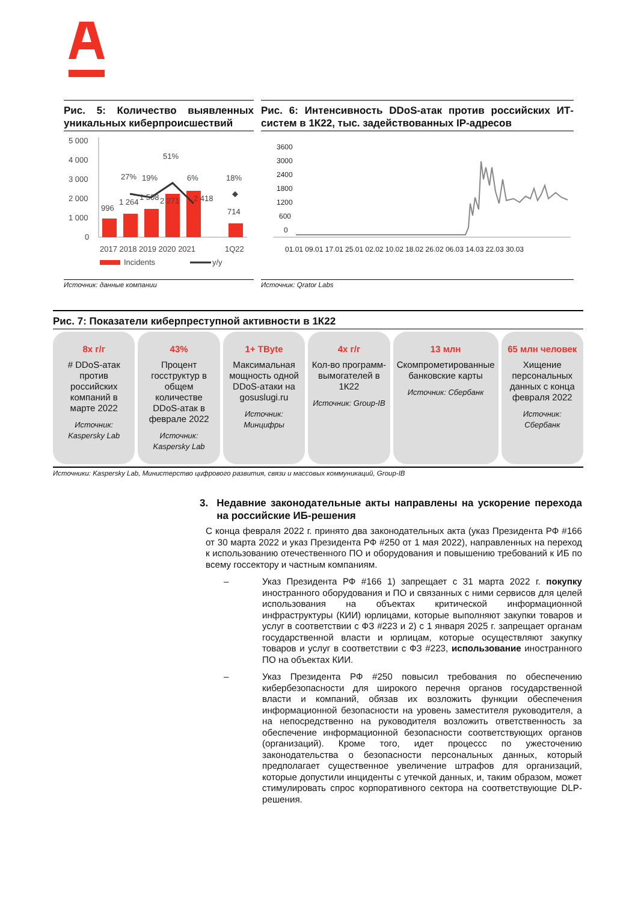Рис. 5: Количество выявленных уникальных киберпроисшествий
5 000
4 000
3 000
2 000
1 000
0
996
1 264
1 508
2 271
2 418
714
27%
19%
51%
6%
18%
◆
2017 2018 2019 2020 2021
1Q22
Incidents
y/y
Источник: данные компании
Рис. 6: Интенсивность DDoS-атак против российских ИТ-систем в 1К22, тыс. задействованных IP-адресов
3600
3000
2400
1800
1200
600
0
01.01 09.01 17.01 25.01 02.02 10.02 18.02 26.02 06.03 14.03 22.03 30.03
Источник: Qrator Labs
Рис. 7: Показатели киберпреступной активности в 1К22
8x г/г
# DDoS-атак против российских компаний в марте 2022
Источник: Kaspersky Lab
43%
Процент госструктур в общем количестве DDoS-атак в феврале 2022
Источник: Kaspersky Lab
1+ TByte
Максимальная мощность одной DDoS-атаки на gosuslugi.ru
Источник: Минцифры
4x г/г
Кол-во программ-вымогателей в 1К22
Источник: Group-IB
13 млн
Скомпрометированные банковские карты
Источник: Сбербанк
65 млн человек
Хищение персональных данных с конца февраля 2022
Источник: Сбербанк
Источники: Kaspersky Lab, Министерство цифрового развития, связи и массовых коммуникаций, Group-IB
3. Недавние законодательные акты направлены на ускорение перехода на российские ИБ-решения
С конца февраля 2022 г. принято два законодательных акта (указ Президента РФ #166 от 30 марта 2022 и указ Президента РФ #250 от 1 мая 2022), направленных на переход к использованию отечественного ПО и оборудования и повышению требований к ИБ по всему госсектору и частным компаниям.
– Указ Президента РФ #166 1) запрещает с 31 марта 2022 г. покупку иностранного оборудования и ПО и связанных с ними сервисов для целей использования на объектах критической информационной инфраструктуры (КИИ) юрлицами, которые выполняют закупки товаров и услуг в соответствии с ФЗ #223 и 2) с 1 января 2025 г. запрещает органам государственной власти и юрлицам, которые осуществляют закупку товаров и услуг в соответствии с ФЗ #223, использование иностранного ПО на объектах КИИ.
– Указ Президента РФ #250 повысил требования по обеспечению кибербезопасности для широкого перечня органов государственной власти и компаний, обязав их возложить функции обеспечения информационной безопасности на уровень заместителя руководителя, а на непосредственно на руководителя возложить ответственность за обеспечение информационной безопасности соответствующих органов (организаций). Кроме того, идет процессс по ужесточению законодательства о безопасности персональных данных, который предполагает существенное увеличение штрафов для организаций, которые допустили инциденты с утечкой данных, и, таким образом, может стимулировать спрос корпоративного сектора на соответствующие DLP-решения.